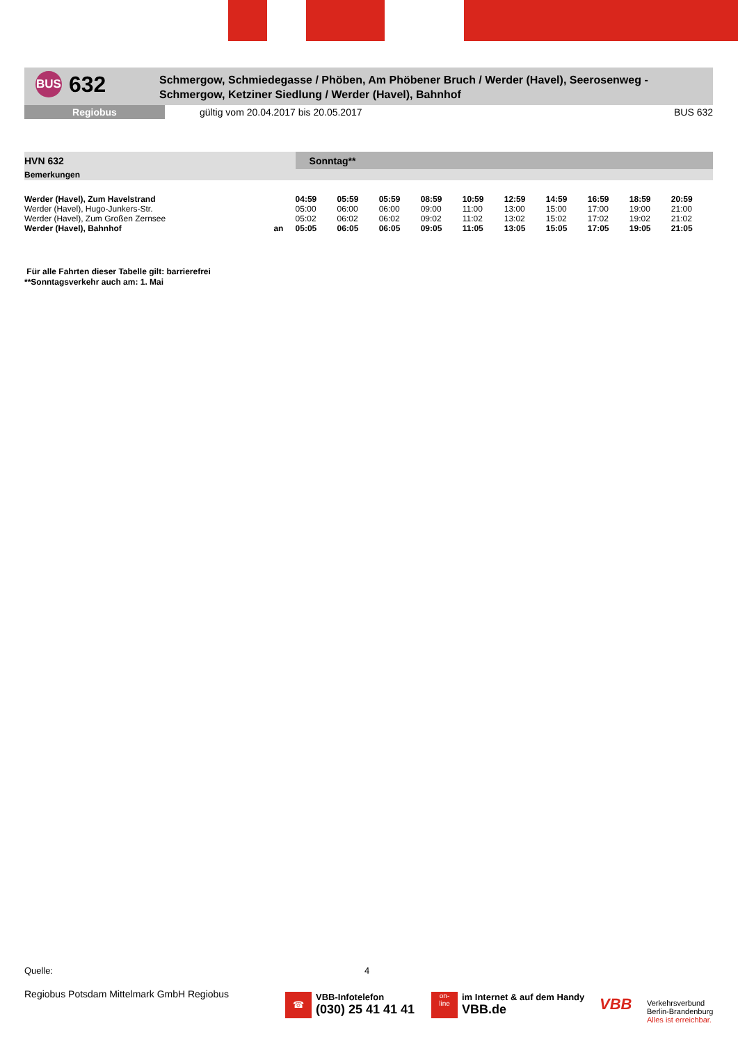BUS
632
Schmergow, Schmiedegasse / Phöben, Am Phöbener Bruch / Werder (Havel), Seerosenweg -
Schmergow, Ketziner Siedlung / Werder (Havel), Bahnhof
Regiobus
gültig vom 20.04.2017 bis 20.05.2017
BUS 632
| HVN 632 | | Sonntag** | | | | | | | | | |
| --- | --- | --- | --- | --- | --- | --- | --- | --- | --- | --- | --- |
| Bemerkungen | | | | | | | | | | | |
| Werder (Havel), Zum Havelstrand | | 04:59 | 05:59 | 05:59 | 08:59 | 10:59 | 12:59 | 14:59 | 16:59 | 18:59 | 20:59 |
| Werder (Havel), Hugo-Junkers-Str. | | 05:00 | 06:00 | 06:00 | 09:00 | 11:00 | 13:00 | 15:00 | 17:00 | 19:00 | 21:00 |
| Werder (Havel), Zum Großen Zernsee | | 05:02 | 06:02 | 06:02 | 09:02 | 11:02 | 13:02 | 15:02 | 17:02 | 19:02 | 21:02 |
| Werder (Havel), Bahnhof | an | 05:05 | 06:05 | 06:05 | 09:05 | 11:05 | 13:05 | 15:05 | 17:05 | 19:05 | 21:05 |
Für alle Fahrten dieser Tabelle gilt: barrierefrei
**Sonntagsverkehr auch am: 1. Mai
Quelle: 4
Regiobus Potsdam Mittelmark GmbH Regiobus
☎
VBB-Infotelefon
(030) 25 41 41 41
on-
line
im Internet & auf dem Handy
VBB.de
VBB
Verkehrsverbund
Berlin-Brandenburg
Alles ist erreichbar.